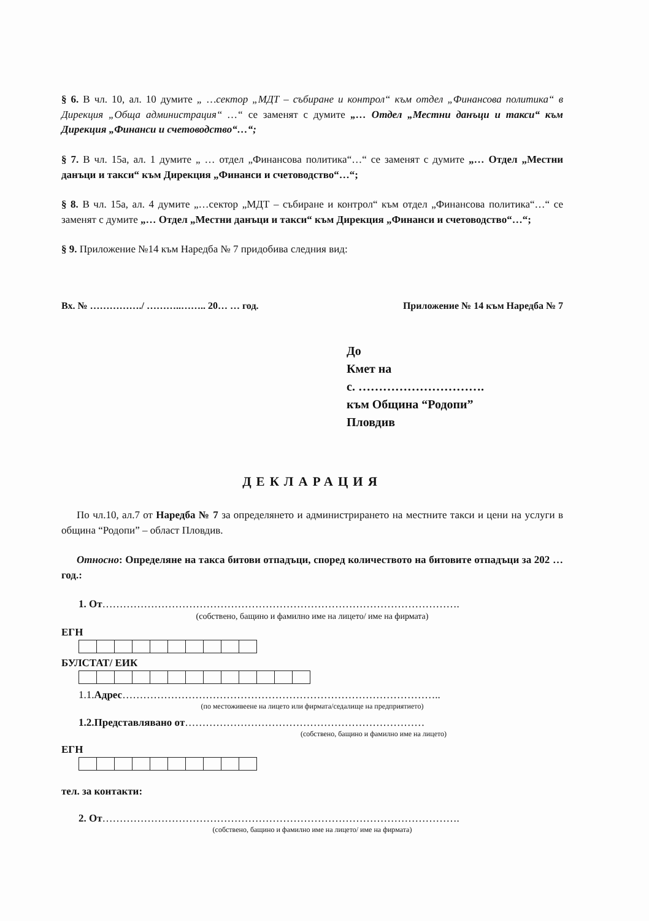§ 6. В чл. 10, ал. 10 думите „ …сектор „МДТ – събиране и контрол“ към отдел „Финансова политика“ в Дирекция „Обща администрация“ …“ се заменят с думите „… Отдел „Местни данъци и такси“ към Дирекция „Финанси и счетоводство“…“;
§ 7. В чл. 15а, ал. 1 думите „ … отдел „Финансова политика“…“ се заменят с думите „… Отдел „Местни данъци и такси“ към Дирекция „Финанси и счетоводство“…“;
§ 8. В чл. 15а, ал. 4 думите „…сектор „МДТ – събиране и контрол“ към отдел „Финансова политика“…“ се заменят с думите „… Отдел „Местни данъци и такси“ към Дирекция „Финанси и счетоводство“…“;
§ 9. Приложение №14 към Наредба № 7 придобива следния вид:
Вх. № ……………./ ………..…….. 20… … год. Приложение № 14 към Наредба № 7
До
Кмет на
с. ………………………….
към Община “Родопи”
Пловдив
ДЕКЛАРАЦИЯ
По чл.10, ал.7 от Наредба № 7 за определянето и администрирането на местните такси и цени на услуги в община “Родопи” – област Пловдив.
Относно: Определяне на такса битови отпадъци, според количеството на битовите отпадъци за 202 … год.:
1. От………………………………………………………………………………………….
(собствено, бащино и фамилно име на лицето/ име на фирмата)
ЕГН
БУЛСТАТ/ ЕИК
1.1.Адрес………………………………………………………………………………..
(по местоживеене на лицето или фирмата/седалище на предприятието)
1.2.Представлявано от……………………………………………………………
(собствено, бащино и фамилно име на лицето)
ЕГН
тел. за контакти:
2. От………………………………………………………………………………………….
(собствено, бащино и фамилно име на лицето/ име на фирмата)